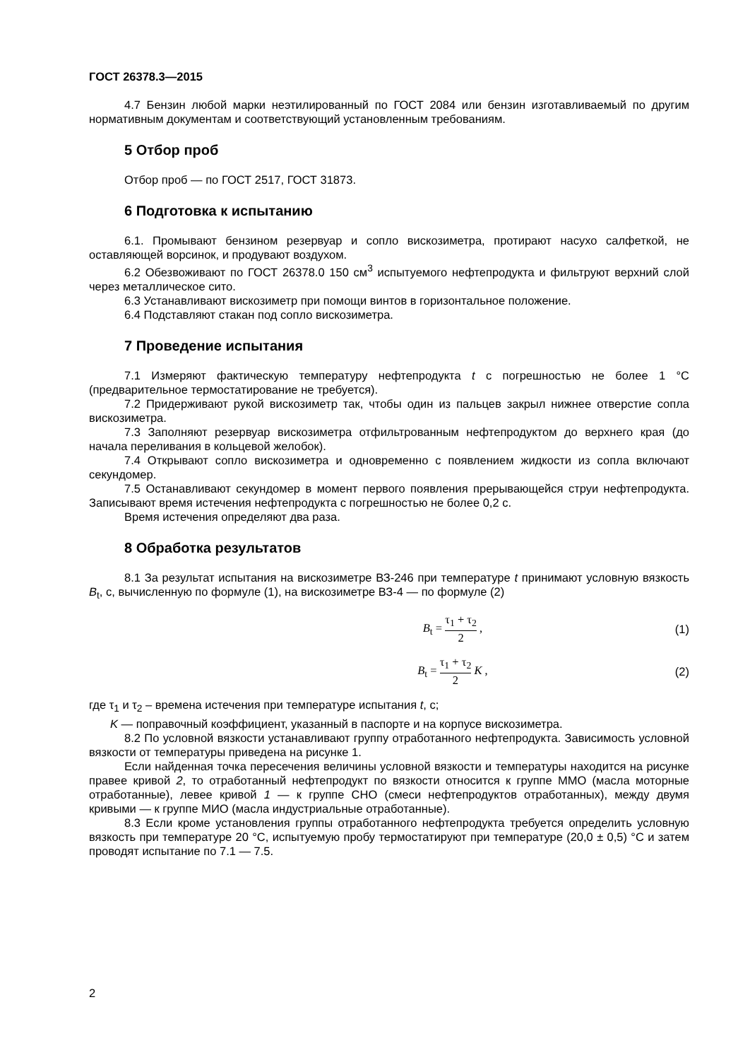ГОСТ 26378.3—2015
4.7 Бензин любой марки неэтилированный по ГОСТ 2084 или бензин изготавливаемый по другим нормативным документам и соответствующий установленным требованиям.
5 Отбор проб
Отбор проб — по ГОСТ 2517, ГОСТ 31873.
6 Подготовка к испытанию
6.1. Промывают бензином резервуар и сопло вискозиметра, протирают насухо салфеткой, не оставляющей ворсинок, и продувают воздухом.
6.2 Обезвоживают по ГОСТ 26378.0 150 см<sup>3</sup> испытуемого нефтепродукта и фильтруют верхний слой через металлическое сито.
6.3 Устанавливают вискозиметр при помощи винтов в горизонтальное положение.
6.4 Подставляют стакан под сопло вискозиметра.
7 Проведение испытания
7.1 Измеряют фактическую температуру нефтепродукта t с погрешностью не более 1 °С (предварительное термостатирование не требуется).
7.2 Придерживают рукой вискозиметр так, чтобы один из пальцев закрыл нижнее отверстие сопла вискозиметра.
7.3 Заполняют резервуар вискозиметра отфильтрованным нефтепродуктом до верхнего края (до начала переливания в кольцевой желобок).
7.4 Открывают сопло вискозиметра и одновременно с появлением жидкости из сопла включают секундомер.
7.5 Останавливают секундомер в момент первого появления прерывающейся струи нефтепродукта. Записывают время истечения нефтепродукта с погрешностью не более 0,2 с.
Время истечения определяют два раза.
8 Обработка результатов
8.1 За результат испытания на вискозиметре ВЗ-246 при температуре t принимают условную вязкость B<sub>t</sub>, с, вычисленную по формуле (1), на вискозиметре ВЗ-4 — по формуле (2)
B<sub>t</sub> = τ<sub>1</sub> + τ<sub>2</sub> 2 , (1)
B<sub>t</sub> = τ<sub>1</sub> + τ<sub>2</sub> 2 K , (2)
где τ<sub>1</sub> и τ<sub>2</sub> – времена истечения при температуре испытания t, с;
K — поправочный коэффициент, указанный в паспорте и на корпусе вискозиметра.
8.2 По условной вязкости устанавливают группу отработанного нефтепродукта. Зависимость условной вязкости от температуры приведена на рисунке 1.
Если найденная точка пересечения величины условной вязкости и температуры находится на рисунке правее кривой 2, то отработанный нефтепродукт по вязкости относится к группе ММО (масла моторные отработанные), левее кривой 1 — к группе СНО (смеси нефтепродуктов отработанных), между двумя кривыми — к группе МИО (масла индустриальные отработанные).
8.3 Если кроме установления группы отработанного нефтепродукта требуется определить условную вязкость при температуре 20 °С, испытуемую пробу термостатируют при температуре (20,0 ± 0,5) °С и затем проводят испытание по 7.1 — 7.5.
2